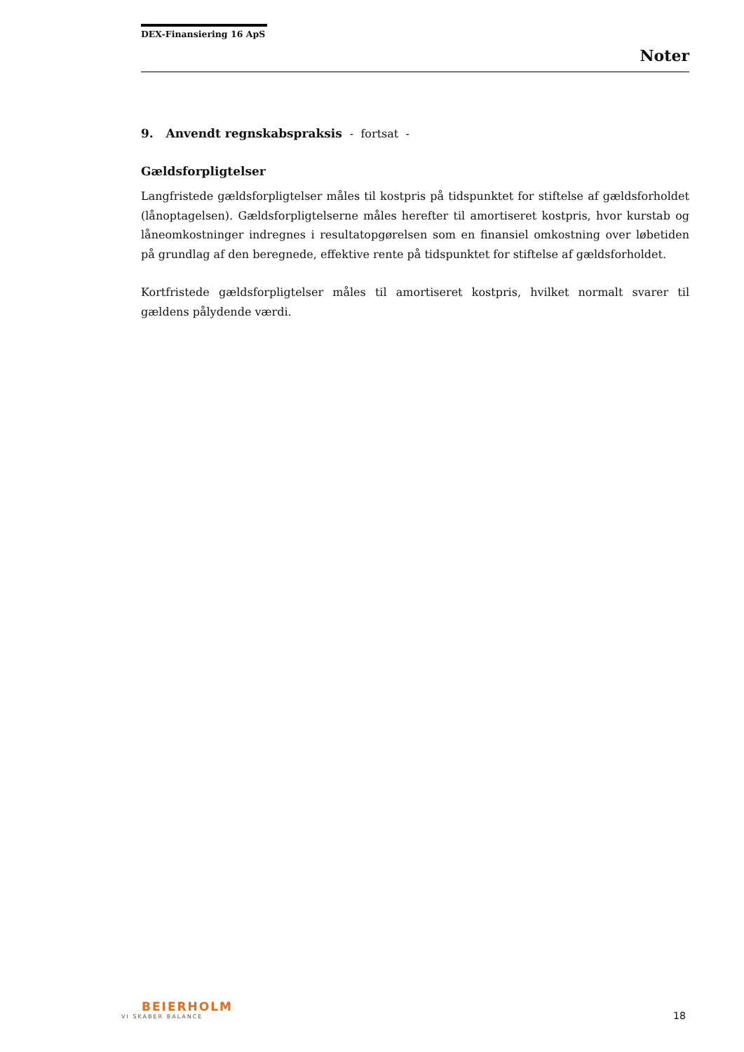DEX-Finansiering 16 ApS
Noter
9. Anvendt regnskabspraksis - fortsat -
Gældsforpligtelser
Langfristede gældsforpligtelser måles til kostpris på tidspunktet for stiftelse af gældsforholdet (lånoptagelsen). Gældsforpligtelserne måles herefter til amortiseret kostpris, hvor kurstab og låneomkostninger indregnes i resultatopgørelsen som en finansiel omkostning over løbetiden på grundlag af den beregnede, effektive rente på tidspunktet for stiftelse af gældsforholdet.
Kortfristede gældsforpligtelser måles til amortiseret kostpris, hvilket normalt svarer til gældens pålydende værdi.
BEIERHOLM
VI SKABER BALANCE
18